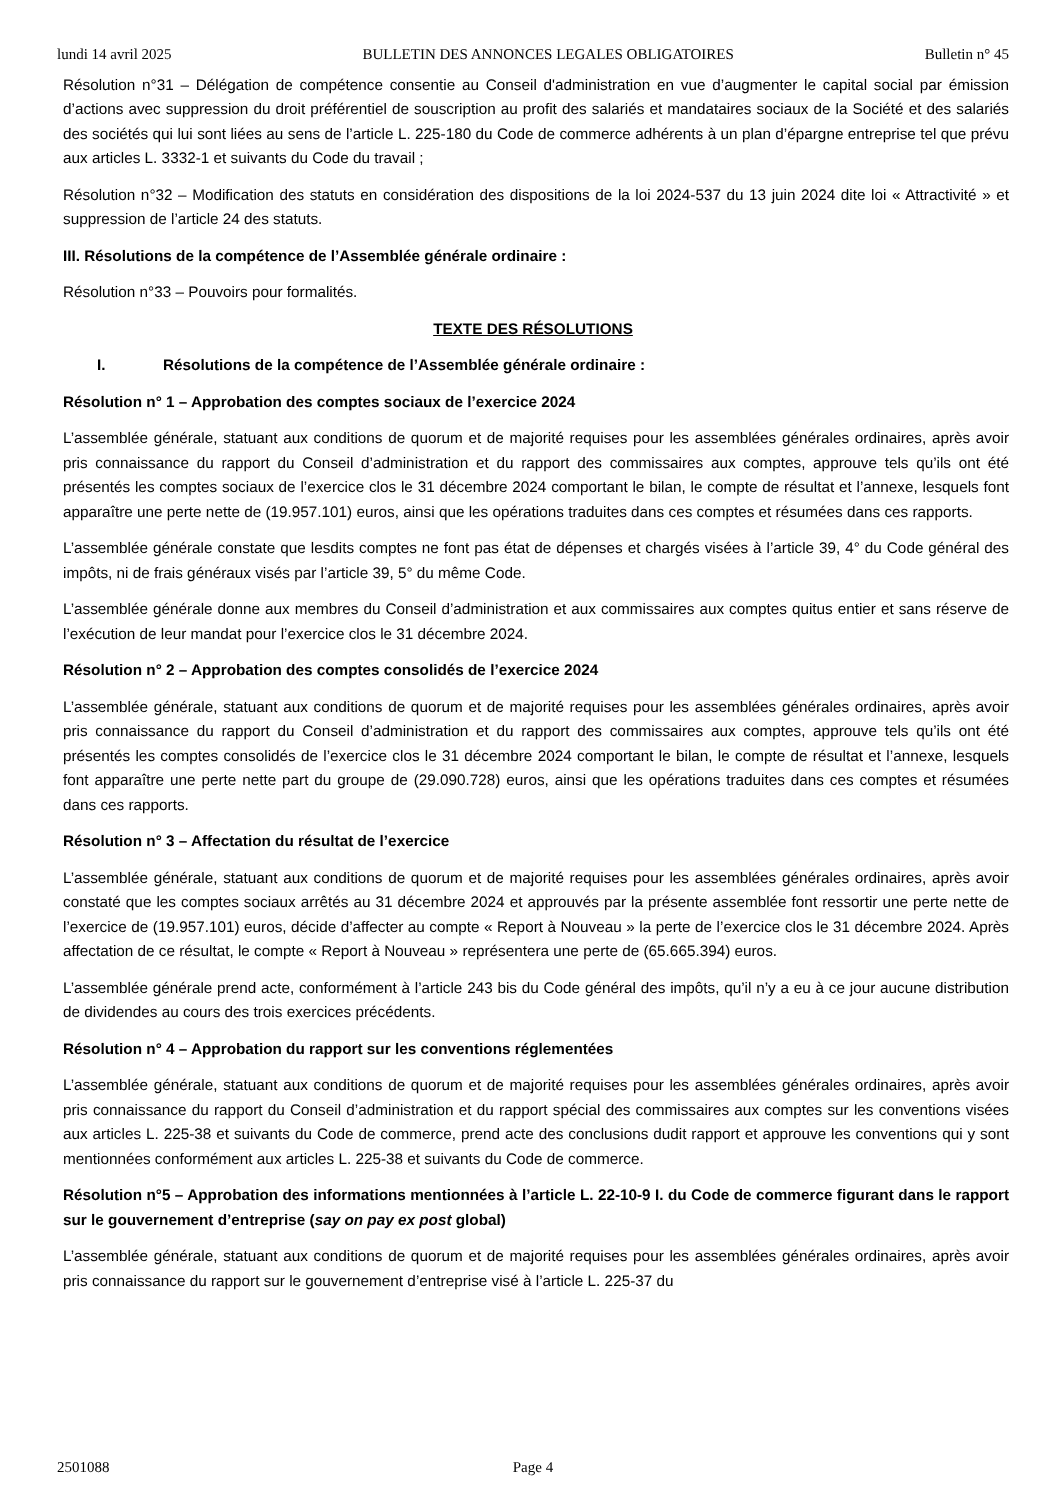lundi 14 avril 2025 BULLETIN DES ANNONCES LEGALES OBLIGATOIRES Bulletin n° 45
Résolution n°31 – Délégation de compétence consentie au Conseil d'administration en vue d’augmenter le capital social par émission d’actions avec suppression du droit préférentiel de souscription au profit des salariés et mandataires sociaux de la Société et des salariés des sociétés qui lui sont liées au sens de l’article L. 225-180 du Code de commerce adhérents à un plan d’épargne entreprise tel que prévu aux articles L. 3332-1 et suivants du Code du travail ;
Résolution n°32 – Modification des statuts en considération des dispositions de la loi 2024-537 du 13 juin 2024 dite loi « Attractivité » et suppression de l’article 24 des statuts.
III. Résolutions de la compétence de l’Assemblée générale ordinaire :
Résolution n°33 – Pouvoirs pour formalités.
TEXTE DES RÉSOLUTIONS
I. Résolutions de la compétence de l’Assemblée générale ordinaire :
Résolution n° 1 – Approbation des comptes sociaux de l’exercice 2024
L’assemblée générale, statuant aux conditions de quorum et de majorité requises pour les assemblées générales ordinaires, après avoir pris connaissance du rapport du Conseil d’administration et du rapport des commissaires aux comptes, approuve tels qu’ils ont été présentés les comptes sociaux de l’exercice clos le 31 décembre 2024 comportant le bilan, le compte de résultat et l’annexe, lesquels font apparaître une perte nette de (19.957.101) euros, ainsi que les opérations traduites dans ces comptes et résumées dans ces rapports.
L’assemblée générale constate que lesdits comptes ne font pas état de dépenses et chargés visées à l’article 39, 4° du Code général des impôts, ni de frais généraux visés par l’article 39, 5° du même Code.
L’assemblée générale donne aux membres du Conseil d’administration et aux commissaires aux comptes quitus entier et sans réserve de l’exécution de leur mandat pour l’exercice clos le 31 décembre 2024.
Résolution n° 2 – Approbation des comptes consolidés de l’exercice 2024
L’assemblée générale, statuant aux conditions de quorum et de majorité requises pour les assemblées générales ordinaires, après avoir pris connaissance du rapport du Conseil d’administration et du rapport des commissaires aux comptes, approuve tels qu’ils ont été présentés les comptes consolidés de l’exercice clos le 31 décembre 2024 comportant le bilan, le compte de résultat et l’annexe, lesquels font apparaître une perte nette part du groupe de (29.090.728) euros, ainsi que les opérations traduites dans ces comptes et résumées dans ces rapports.
Résolution n° 3 – Affectation du résultat de l’exercice
L’assemblée générale, statuant aux conditions de quorum et de majorité requises pour les assemblées générales ordinaires, après avoir constaté que les comptes sociaux arrêtés au 31 décembre 2024 et approuvés par la présente assemblée font ressortir une perte nette de l’exercice de (19.957.101) euros, décide d’affecter au compte « Report à Nouveau » la perte de l’exercice clos le 31 décembre 2024. Après affectation de ce résultat, le compte « Report à Nouveau » représentera une perte de (65.665.394) euros.
L’assemblée générale prend acte, conformément à l’article 243 bis du Code général des impôts, qu’il n’y a eu à ce jour aucune distribution de dividendes au cours des trois exercices précédents.
Résolution n° 4 – Approbation du rapport sur les conventions réglementées
L’assemblée générale, statuant aux conditions de quorum et de majorité requises pour les assemblées générales ordinaires, après avoir pris connaissance du rapport du Conseil d’administration et du rapport spécial des commissaires aux comptes sur les conventions visées aux articles L. 225-38 et suivants du Code de commerce, prend acte des conclusions dudit rapport et approuve les conventions qui y sont mentionnées conformément aux articles L. 225-38 et suivants du Code de commerce.
Résolution n°5 – Approbation des informations mentionnées à l’article L. 22-10-9 I. du Code de commerce figurant dans le rapport sur le gouvernement d’entreprise (say on pay ex post global)
L’assemblée générale, statuant aux conditions de quorum et de majorité requises pour les assemblées générales ordinaires, après avoir pris connaissance du rapport sur le gouvernement d’entreprise visé à l’article L. 225-37 du
2501088 Page 4